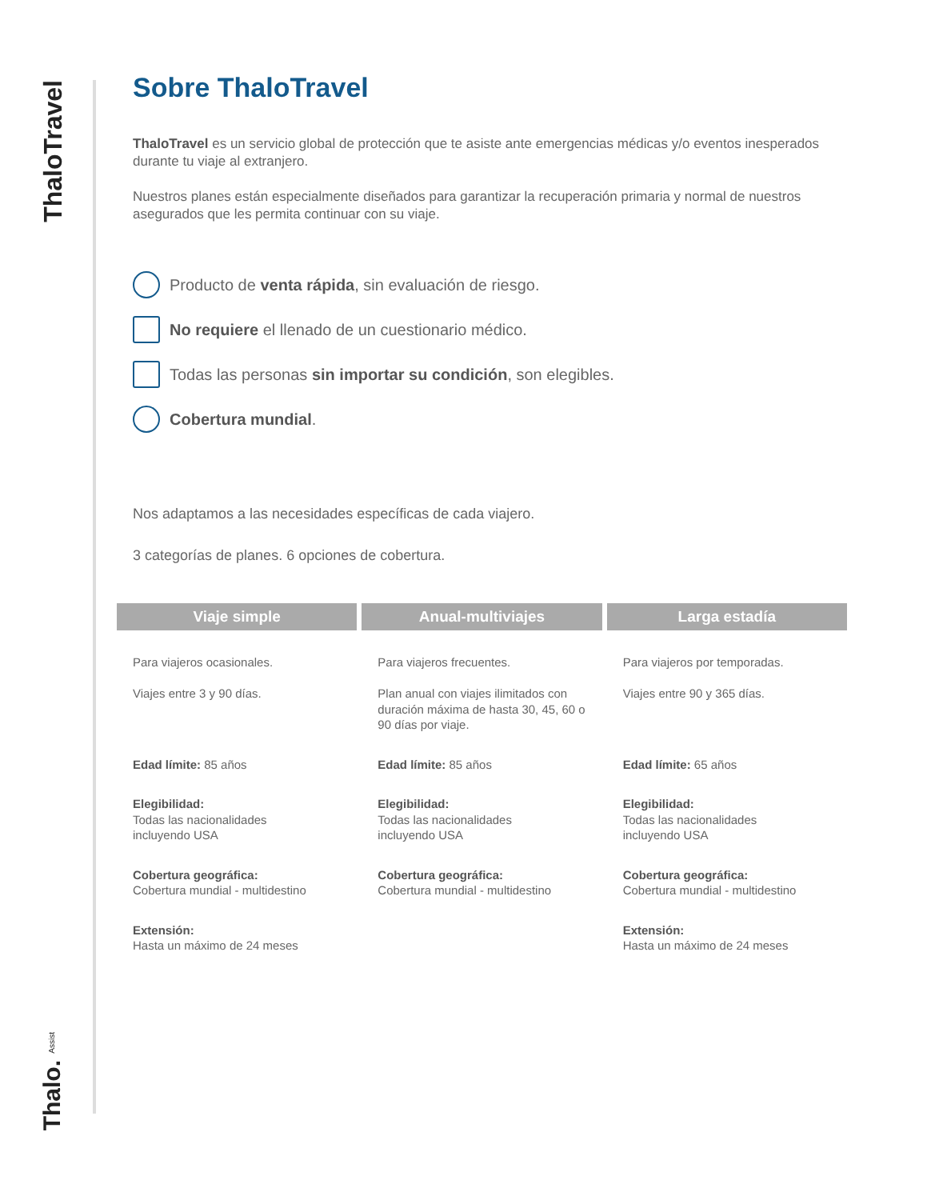ThaloTravel
Thalo. Assist
Sobre ThaloTravel
ThaloTravel es un servicio global de protección que te asiste ante emergencias médicas y/o eventos inesperados durante tu viaje al extranjero.
Nuestros planes están especialmente diseñados para garantizar la recuperación primaria y normal de nuestros asegurados que les permita continuar con su viaje.
Producto de venta rápida, sin evaluación de riesgo.
No requiere el llenado de un cuestionario médico.
Todas las personas sin importar su condición, son elegibles.
Cobertura mundial.
Nos adaptamos a las necesidades específicas de cada viajero.
3 categorías de planes. 6 opciones de cobertura.
| Viaje simple | Anual-multiviajes | Larga estadía |
| --- | --- | --- |
| Para viajeros ocasionales. Viajes entre 3 y 90 días. Edad límite: 85 años Elegibilidad: Todas las nacionalidades incluyendo USA Cobertura geográfica: Cobertura mundial - multidestino Extensión: Hasta un máximo de 24 meses | Para viajeros frecuentes. Plan anual con viajes ilimitados con duración máxima de hasta 30, 45, 60 o 90 días por viaje. Edad límite: 85 años Elegibilidad: Todas las nacionalidades incluyendo USA Cobertura geográfica: Cobertura mundial - multidestino | Para viajeros por temporadas. Viajes entre 90 y 365 días. Edad límite: 65 años Elegibilidad: Todas las nacionalidades incluyendo USA Cobertura geográfica: Cobertura mundial - multidestino Extensión: Hasta un máximo de 24 meses |